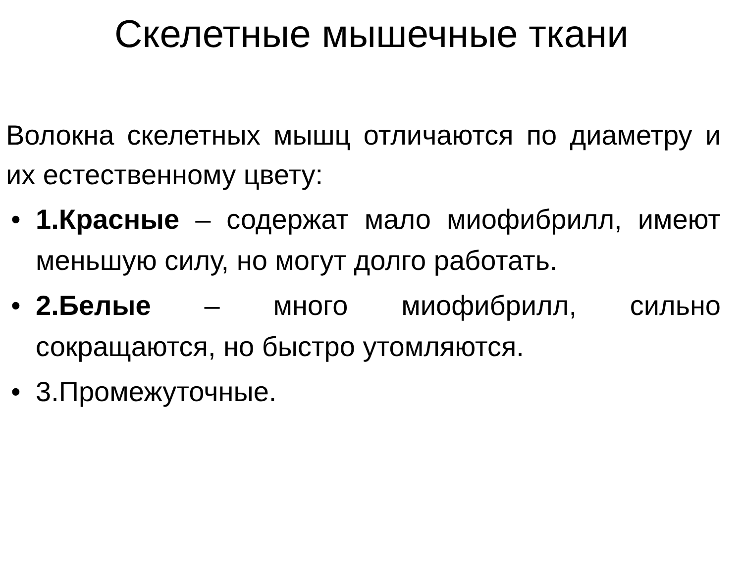Скелетные мышечные ткани
Волокна скелетных мышц отличаются по диаметру и их естественному цвету:
• 1.Красные – содержат мало миофибрилл, имеют меньшую силу, но могут долго работать.
• 2.Белые – много миофибрилл, сильно сокращаются, но быстро утомляются.
• 3.Промежуточные.